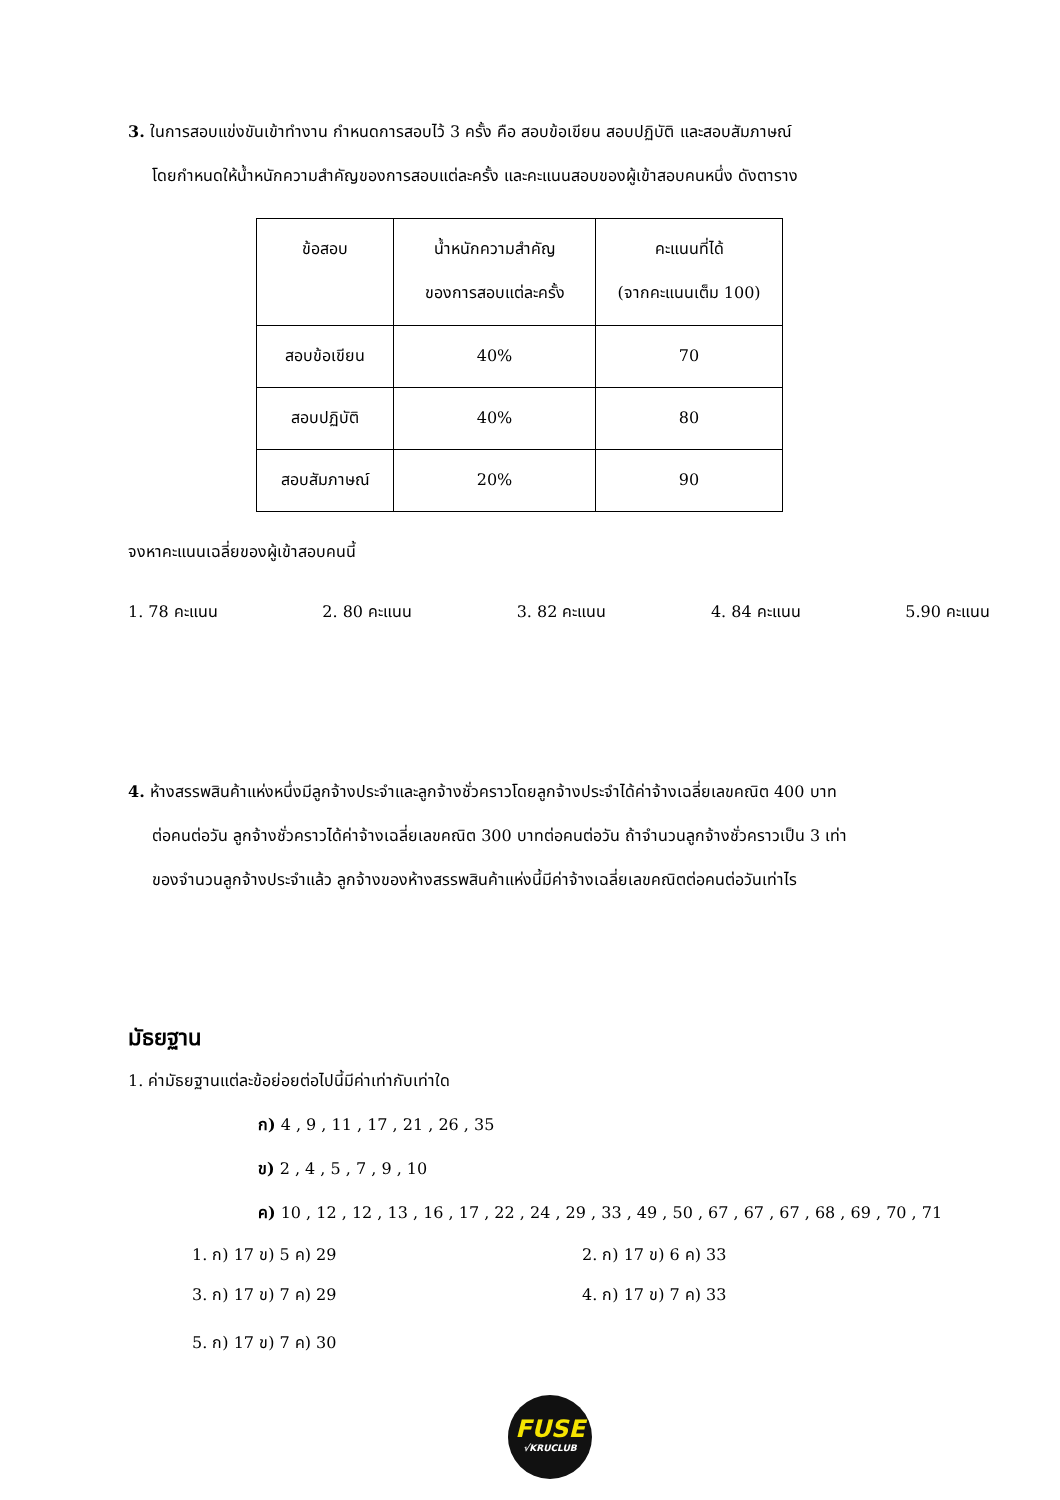3. ในการสอบแข่งขันเข้าทำงาน กำหนดการสอบไว้ 3 ครั้ง คือ สอบข้อเขียน สอบปฏิบัติ และสอบสัมภาษณ์
โดยกำหนดให้น้ำหนักความสำคัญของการสอบแต่ละครั้ง และคะแนนสอบของผู้เข้าสอบคนหนึ่ง ดังตาราง
| ข้อสอบ | น้ำหนักความสำคัญ ของการสอบแต่ละครั้ง | คะแนนที่ได้ (จากคะแนนเต็ม 100) |
| สอบข้อเขียน | 40% | 70 |
| สอบปฏิบัติ | 40% | 80 |
| สอบสัมภาษณ์ | 20% | 90 |
จงหาคะแนนเฉลี่ยของผู้เข้าสอบคนนี้
1. 78 คะแนน 2. 80 คะแนน 3. 82 คะแนน 4. 84 คะแนน 5.90 คะแนน
4. ห้างสรรพสินค้าแห่งหนึ่งมีลูกจ้างประจำและลูกจ้างชั่วคราวโดยลูกจ้างประจำได้ค่าจ้างเฉลี่ยเลขคณิต 400 บาท
ต่อคนต่อวัน ลูกจ้างชั่วคราวได้ค่าจ้างเฉลี่ยเลขคณิต 300 บาทต่อคนต่อวัน ถ้าจำนวนลูกจ้างชั่วคราวเป็น 3 เท่า
ของจำนวนลูกจ้างประจำแล้ว ลูกจ้างของห้างสรรพสินค้าแห่งนี้มีค่าจ้างเฉลี่ยเลขคณิตต่อคนต่อวันเท่าไร
มัธยฐาน
1. ค่ามัธยฐานแต่ละข้อย่อยต่อไปนี้มีค่าเท่ากับเท่าใด
ก) 4 , 9 , 11 , 17 , 21 , 26 , 35
ข) 2 , 4 , 5 , 7 , 9 , 10
ค) 10 , 12 , 12 , 13 , 16 , 17 , 22 , 24 , 29 , 33 , 49 , 50 , 67 , 67 , 67 , 68 , 69 , 70 , 71
1. ก) 17 ข) 5 ค) 29 2. ก) 17 ข) 6 ค) 33 3. ก) 17 ข) 7 ค) 29 4. ก) 17 ข) 7 ค) 33 5. ก) 17 ข) 7 ค) 30
FUSE
√KRUCLUB